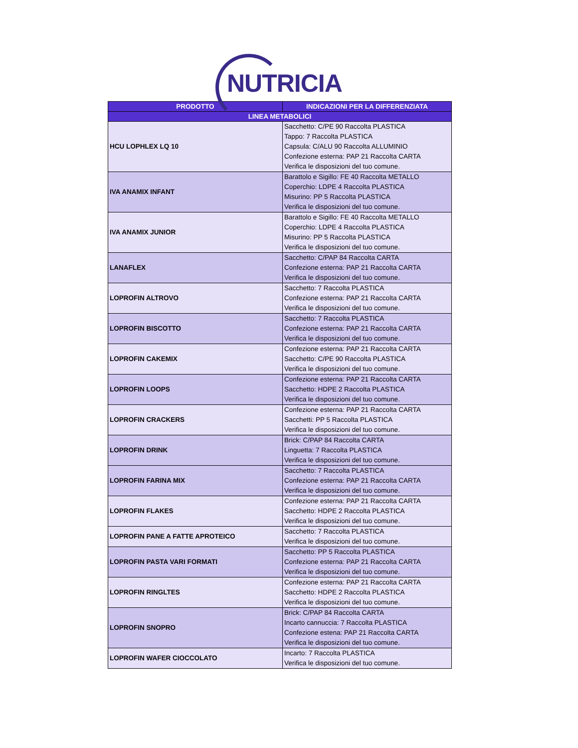NUTRICIA
| PRODOTTO | INDICAZIONI PER LA DIFFERENZIATA |
| --- | --- |
| LINEA METABOLICI | |
| HCU LOPHLEX LQ 10 | Sacchetto: C/PE 90 Raccolta PLASTICA Tappo: 7 Raccolta PLASTICA Capsula: C/ALU 90 Raccolta ALLUMINIO Confezione esterna: PAP 21 Raccolta CARTA Verifica le disposizioni del tuo comune. |
| IVA ANAMIX INFANT | Barattolo e Sigillo: FE 40 Raccolta METALLO Coperchio: LDPE 4 Raccolta PLASTICA Misurino: PP 5 Raccolta PLASTICA Verifica le disposizioni del tuo comune. |
| IVA ANAMIX JUNIOR | Barattolo e Sigillo: FE 40 Raccolta METALLO Coperchio: LDPE 4 Raccolta PLASTICA Misurino: PP 5 Raccolta PLASTICA Verifica le disposizioni del tuo comune. |
| LANAFLEX | Sacchetto: C/PAP 84 Raccolta CARTA Confezione esterna: PAP 21 Raccolta CARTA Verifica le disposizioni del tuo comune. |
| LOPROFIN ALTROVO | Sacchetto: 7 Raccolta PLASTICA Confezione esterna: PAP 21 Raccolta CARTA Verifica le disposizioni del tuo comune. |
| LOPROFIN BISCOTTO | Sacchetto: 7 Raccolta PLASTICA Confezione esterna: PAP 21 Raccolta CARTA Verifica le disposizioni del tuo comune. |
| LOPROFIN CAKEMIX | Confezione esterna: PAP 21 Raccolta CARTA Sacchetto: C/PE 90 Raccolta PLASTICA Verifica le disposizioni del tuo comune. |
| LOPROFIN LOOPS | Confezione esterna: PAP 21 Raccolta CARTA Sacchetto: HDPE 2 Raccolta PLASTICA Verifica le disposizioni del tuo comune. |
| LOPROFIN CRACKERS | Confezione esterna: PAP 21 Raccolta CARTA Sacchetti: PP 5 Raccolta PLASTICA Verifica le disposizioni del tuo comune. |
| LOPROFIN DRINK | Brick: C/PAP 84 Raccolta CARTA Linguetta: 7 Raccolta PLASTICA Verifica le disposizioni del tuo comune. |
| LOPROFIN FARINA MIX | Sacchetto: 7 Raccolta PLASTICA Confezione esterna: PAP 21 Raccolta CARTA Verifica le disposizioni del tuo comune. |
| LOPROFIN FLAKES | Confezione esterna: PAP 21 Raccolta CARTA Sacchetto: HDPE 2 Raccolta PLASTICA Verifica le disposizioni del tuo comune. |
| LOPROFIN PANE A FATTE APROTEICO | Sacchetto: 7 Raccolta PLASTICA Verifica le disposizioni del tuo comune. |
| LOPROFIN PASTA VARI FORMATI | Sacchetto: PP 5 Raccolta PLASTICA Confezione esterna: PAP 21 Raccolta CARTA Verifica le disposizioni del tuo comune. |
| LOPROFIN RINGLTES | Confezione esterna: PAP 21 Raccolta CARTA Sacchetto: HDPE 2 Raccolta PLASTICA Verifica le disposizioni del tuo comune. |
| LOPROFIN SNOPRO | Brick: C/PAP 84 Raccolta CARTA Incarto cannuccia: 7 Raccolta PLASTICA Confezione estena: PAP 21 Raccolta CARTA Verifica le disposizioni del tuo comune. |
| LOPROFIN WAFER CIOCCOLATO | Incarto: 7 Raccolta PLASTICA Verifica le disposizioni del tuo comune. |